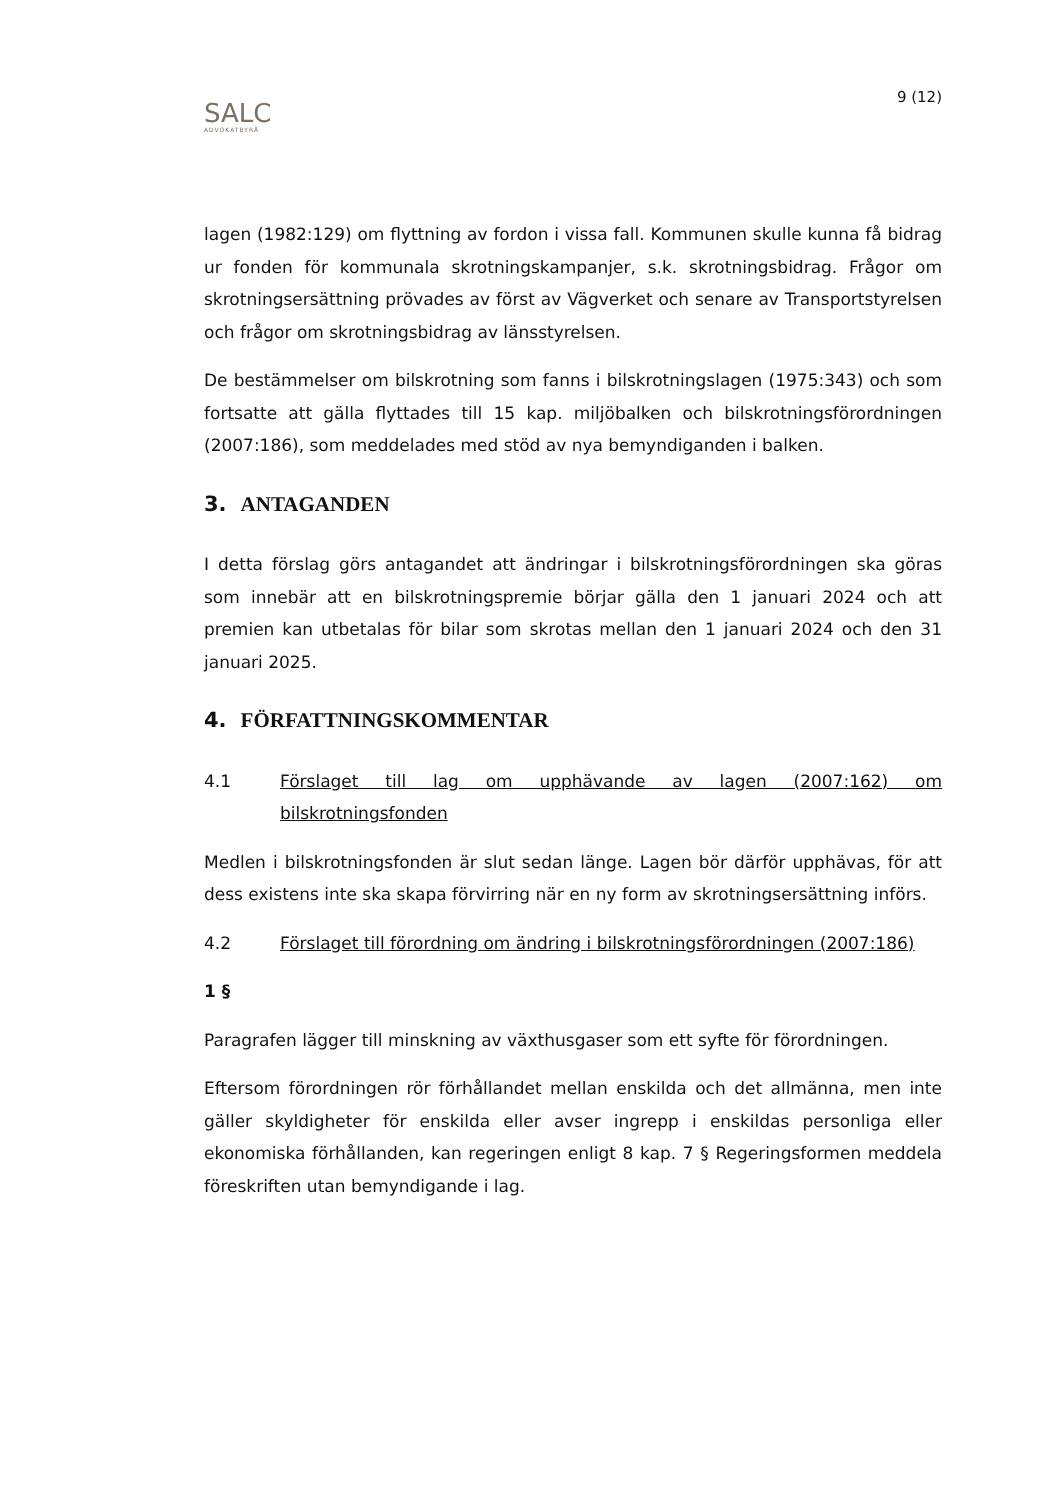9 (12)
SALC
ADVOKATBYRÅ
lagen (1982:129) om flyttning av fordon i vissa fall. Kommunen skulle kunna få bidrag ur fonden för kommunala skrotningskampanjer, s.k. skrotningsbidrag. Frågor om skrotningsersättning prövades av först av Vägverket och senare av Transportstyrelsen och frågor om skrotningsbidrag av länsstyrelsen.
De bestämmelser om bilskrotning som fanns i bilskrotningslagen (1975:343) och som fortsatte att gälla flyttades till 15 kap. miljöbalken och bilskrotningsförordningen (2007:186), som meddelades med stöd av nya bemyndiganden i balken.
3. ANTAGANDEN
I detta förslag görs antagandet att ändringar i bilskrotningsförordningen ska göras som innebär att en bilskrotningspremie börjar gälla den 1 januari 2024 och att premien kan utbetalas för bilar som skrotas mellan den 1 januari 2024 och den 31 januari 2025.
4. FÖRFATTNINGSKOMMENTAR
4.1 Förslaget till lag om upphävande av lagen (2007:162) om bilskrotningsfonden
Medlen i bilskrotningsfonden är slut sedan länge. Lagen bör därför upphävas, för att dess existens inte ska skapa förvirring när en ny form av skrotningsersättning införs.
4.2 Förslaget till förordning om ändring i bilskrotningsförordningen (2007:186)
1 §
Paragrafen lägger till minskning av växthusgaser som ett syfte för förordningen.
Eftersom förordningen rör förhållandet mellan enskilda och det allmänna, men inte gäller skyldigheter för enskilda eller avser ingrepp i enskildas personliga eller ekonomiska förhållanden, kan regeringen enligt 8 kap. 7 § Regeringsformen meddela föreskriften utan bemyndigande i lag.